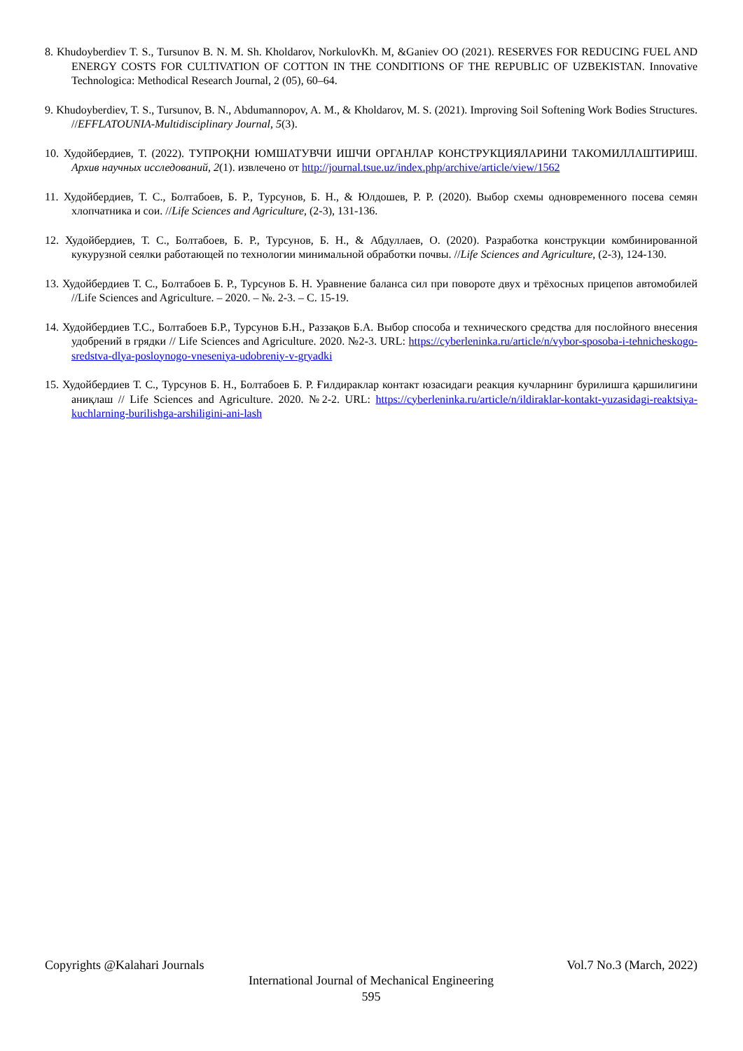8. Khudoyberdiev T. S., Tursunov B. N. M. Sh. Kholdarov, NorkulovKh. M, &Ganiev OO (2021). RESERVES FOR REDUCING FUEL AND ENERGY COSTS FOR CULTIVATION OF COTTON IN THE CONDITIONS OF THE REPUBLIC OF UZBEKISTAN. Innovative Technologica: Methodical Research Journal, 2 (05), 60–64.
9. Khudoyberdiev, T. S., Tursunov, B. N., Abdumannopov, A. M., & Kholdarov, M. S. (2021). Improving Soil Softening Work Bodies Structures. //EFFLATOUNIA-Multidisciplinary Journal, 5(3).
10. Худойбердиев, Т. (2022). ТУПРОҚНИ ЮМШАТУВЧИ ИШЧИ ОРГАНЛАР КОНСТРУКЦИЯЛАРИНИ ТАКОМИЛЛАШТИРИШ. Архив научных исследований, 2(1). извлечено от http://journal.tsue.uz/index.php/archive/article/view/1562
11. Худойбердиев, Т. С., Болтабоев, Б. Р., Турсунов, Б. Н., & Юлдошев, Р. Р. (2020). Выбор схемы одновременного посева семян хлопчатника и сои. //Life Sciences and Agriculture, (2-3), 131-136.
12. Худойбердиев, Т. С., Болтабоев, Б. Р., Турсунов, Б. Н., & Абдуллаев, О. (2020). Разработка конструкции комбинированной кукурузной сеялки работающей по технологии минимальной обработки почвы. //Life Sciences and Agriculture, (2-3), 124-130.
13. Худойбердиев Т. С., Болтабоев Б. Р., Турсунов Б. Н. Уравнение баланса сил при повороте двух и трёхосных прицепов автомобилей //Life Sciences and Agriculture. – 2020. – №. 2-3. – С. 15-19.
14. Худойбердиев Т.С., Болтабоев Б.Р., Турсунов Б.Н., Раззақов Б.А. Выбор способа и технического средства для послойного внесения удобрений в грядки // Life Sciences and Agriculture. 2020. №2-3. URL: https://cyberleninka.ru/article/n/vybor-sposoba-i-tehnicheskogo-sredstva-dlya-posloynogo-vneseniya-udobreniy-v-gryadki
15. Худойбердиев Т. С., Турсунов Б. Н., Болтабоев Б. Р. Ғилдираклар контакт юзасидаги реакция кучларнинг бурилишга қаршилигини аниқлаш // Life Sciences and Agriculture. 2020. №2-2. URL: https://cyberleninka.ru/article/n/ildiraklar-kontakt-yuzasidagi-reaktsiya-kuchlarning-burilishga-arshiligini-ani-lash
Copyrights @Kalahari Journals Vol.7 No.3 (March, 2022)
International Journal of Mechanical Engineering
595